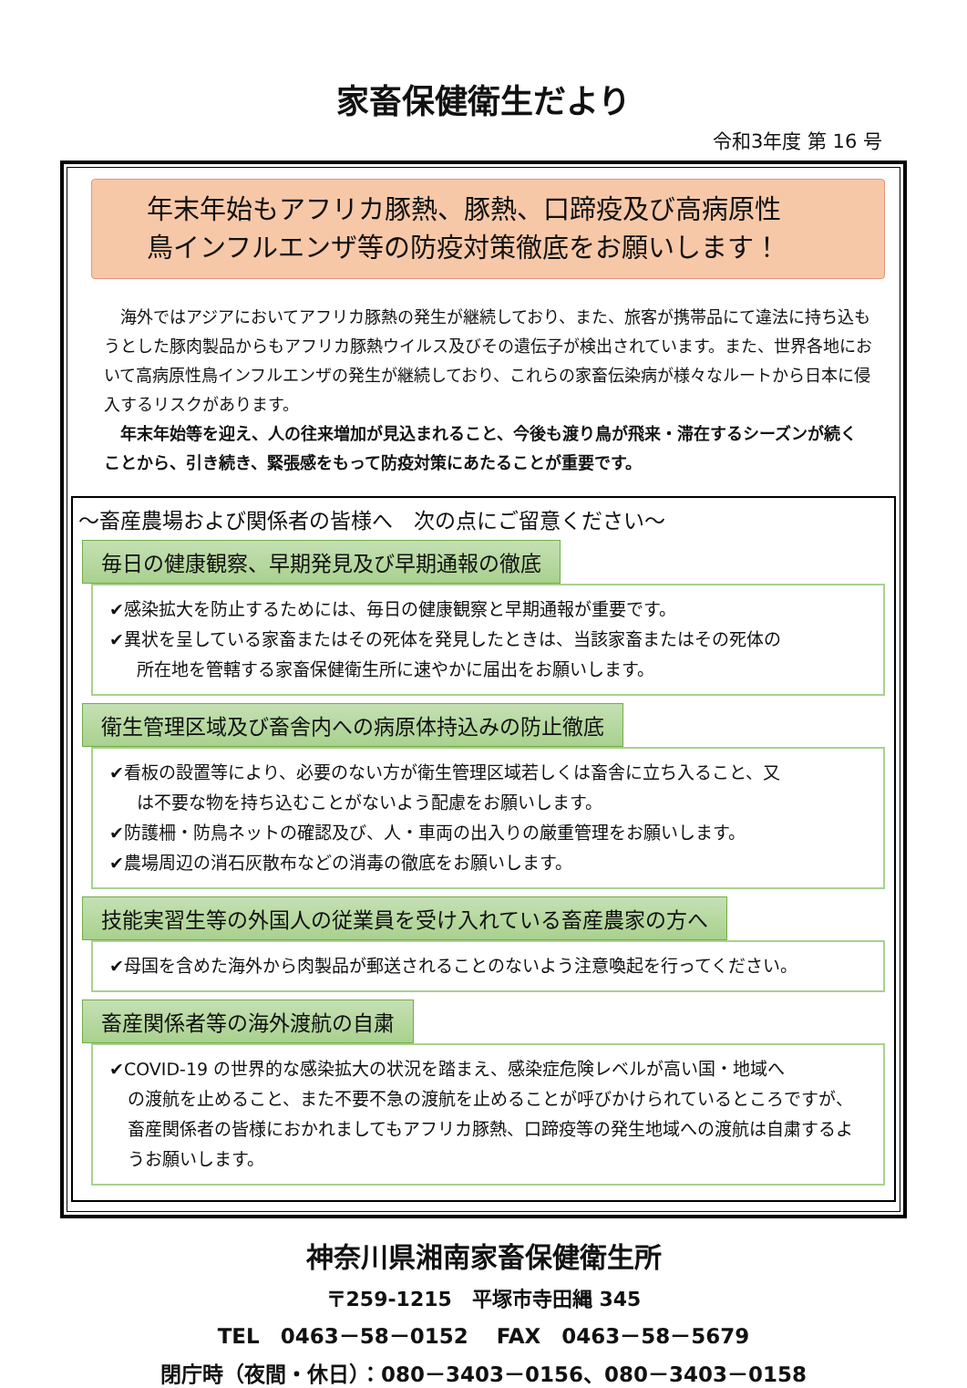家畜保健衛生だより
令和3年度 第 16 号
年末年始もアフリカ豚熱、豚熱、口蹄疫及び高病原性
鳥インフルエンザ等の防疫対策徹底をお願いします！
　海外ではアジアにおいてアフリカ豚熱の発生が継続しており、また、旅客が携帯品にて違法に持ち込もうとした豚肉製品からもアフリカ豚熱ウイルス及びその遺伝子が検出されています。また、世界各地において高病原性鳥インフルエンザの発生が継続しており、これらの家畜伝染病が様々なルートから日本に侵入するリスクがあります。
　年末年始等を迎え、人の往来増加が見込まれること、今後も渡り鳥が飛来・滞在するシーズンが続くことから、引き続き、緊張感をもって防疫対策にあたることが重要です。
～畜産農場および関係者の皆様へ　次の点にご留意ください～
毎日の健康観察、早期発見及び早期通報の徹底
✔感染拡大を防止するためには、毎日の健康観察と早期通報が重要です。
✔異状を呈している家畜またはその死体を発見したときは、当該家畜またはその死体の
所在地を管轄する家畜保健衛生所に速やかに届出をお願いします。
衛生管理区域及び畜舎内への病原体持込みの防止徹底
✔看板の設置等により、必要のない方が衛生管理区域若しくは畜舎に立ち入ること、又
は不要な物を持ち込むことがないよう配慮をお願いします。
✔防護柵・防鳥ネットの確認及び、人・車両の出入りの厳重管理をお願いします。
✔農場周辺の消石灰散布などの消毒の徹底をお願いします。
技能実習生等の外国人の従業員を受け入れている畜産農家の方へ
✔母国を含めた海外から肉製品が郵送されることのないよう注意喚起を行ってください。
畜産関係者等の海外渡航の自粛
✔COVID-19 の世界的な感染拡大の状況を踏まえ、感染症危険レベルが高い国・地域へ
の渡航を止めること、また不要不急の渡航を止めることが呼びかけられているところですが、畜産関係者の皆様におかれましてもアフリカ豚熱、口蹄疫等の発生地域への渡航は自粛するようお願いします。
神奈川県湘南家畜保健衛生所
〒259-1215　平塚市寺田縄 345
TEL　0463－58－0152　 FAX　0463－58－5679
閉庁時（夜間・休日）：080－3403－0156、080－3403－0158